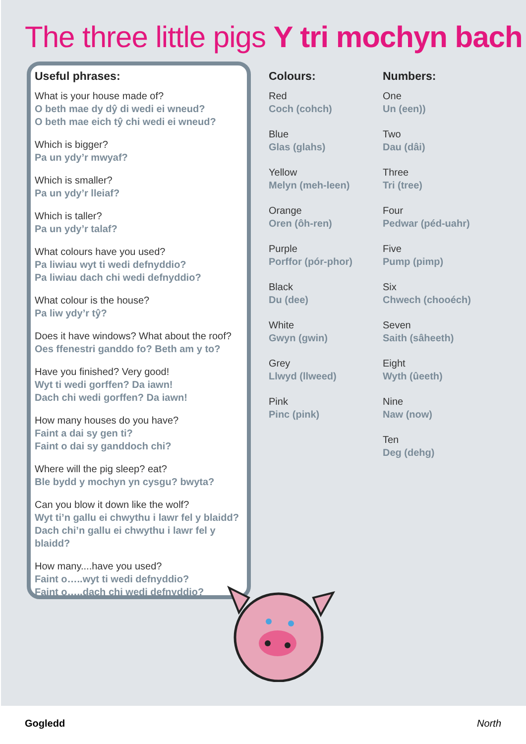The three little pigs Y tri mochyn bach
Useful phrases:
What is your house made of?
O beth mae dy dŷ di wedi ei wneud?
O beth mae eich tŷ chi wedi ei wneud?
Which is bigger?
Pa un ydy’r mwyaf?
Which is smaller?
Pa un ydy’r lleiaf?
Which is taller?
Pa un ydy’r talaf?
What colours have you used?
Pa liwiau wyt ti wedi defnyddio?
Pa liwiau dach chi wedi defnyddio?
What colour is the house?
Pa liw ydy’r tŷ?
Does it have windows? What about the roof?
Oes ffenestri ganddo fo? Beth am y to?
Have you finished? Very good!
Wyt ti wedi gorffen? Da iawn!
Dach chi wedi gorffen? Da iawn!
How many houses do you have?
Faint a dai sy gen ti?
Faint o dai sy ganddoch chi?
Where will the pig sleep? eat?
Ble bydd y mochyn yn cysgu? bwyta?
Can you blow it down like the wolf?
Wyt ti’n gallu ei chwythu i lawr fel y blaidd?
Dach chi’n gallu ei chwythu i lawr fel y blaidd?
How many....have you used?
Faint o…..wyt ti wedi defnyddio?
Faint o…..dach chi wedi defnyddio?
Colours:
Red
Coch (cohch)
Blue
Glas (glahs)
Yellow
Melyn (meh-leen)
Orange
Oren (ôh-ren)
Purple
Porffor (pór-phor)
Black
Du (dee)
White
Gwyn (gwin)
Grey
Llwyd (llweed)
Pink
Pinc (pink)
Numbers:
One
Un (een))
Two
Dau (dâi)
Three
Tri (tree)
Four
Pedwar (péd-uahr)
Five
Pump (pimp)
Six
Chwech (chooéch)
Seven
Saith (sâheeth)
Eight
Wyth (ûeeth)
Nine
Naw (now)
Ten
Deg (dehg)
Gogledd North